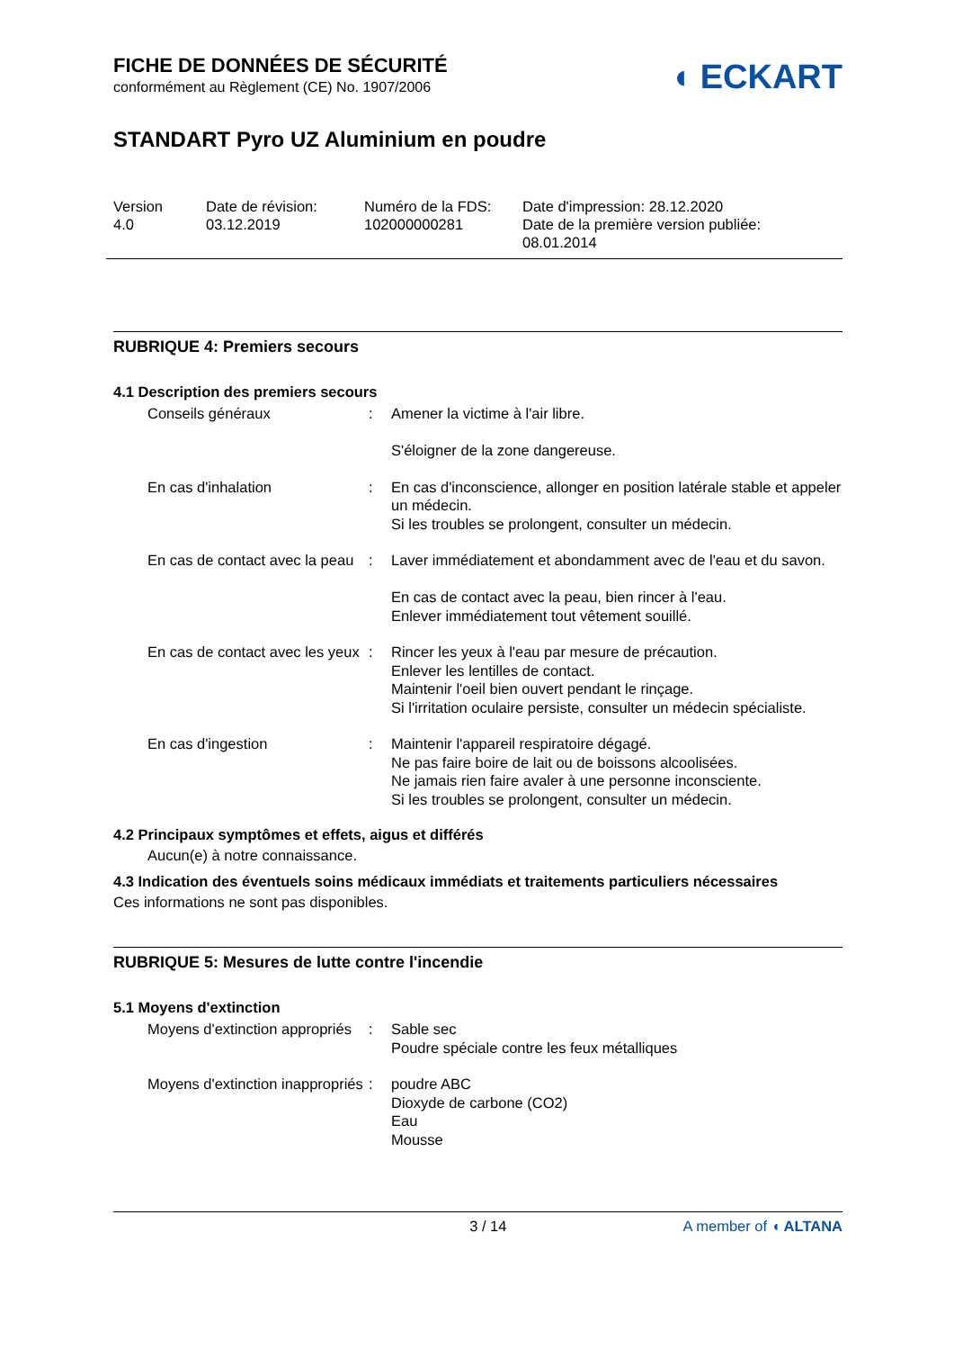FICHE DE DONNÉES DE SÉCURITÉ
conformément au Règlement (CE) No. 1907/2006
◖ ECKART
STANDART Pyro UZ Aluminium en poudre
Version
4.0
Date de révision:
03.12.2019
Numéro de la FDS:
102000000281
Date d'impression: 28.12.2020
Date de la première version publiée:
08.01.2014
RUBRIQUE 4: Premiers secours
4.1 Description des premiers secours
Conseils généraux : Amener la victime à l'air libre.
S'éloigner de la zone dangereuse.
En cas d'inhalation : En cas d'inconscience, allonger en position latérale stable et appeler un médecin.
Si les troubles se prolongent, consulter un médecin.
En cas de contact avec la peau
: Laver immédiatement et abondamment avec de l'eau et du savon.
En cas de contact avec la peau, bien rincer à l'eau.
Enlever immédiatement tout vêtement souillé.
En cas de contact avec les yeux
: Rincer les yeux à l'eau par mesure de précaution.
Enlever les lentilles de contact.
Maintenir l'oeil bien ouvert pendant le rinçage.
Si l'irritation oculaire persiste, consulter un médecin spécialiste.
En cas d'ingestion : Maintenir l'appareil respiratoire dégagé.
Ne pas faire boire de lait ou de boissons alcoolisées.
Ne jamais rien faire avaler à une personne inconsciente.
Si les troubles se prolongent, consulter un médecin.
4.2 Principaux symptômes et effets, aigus et différés
Aucun(e) à notre connaissance.
4.3 Indication des éventuels soins médicaux immédiats et traitements particuliers nécessaires
Ces informations ne sont pas disponibles.
RUBRIQUE 5: Mesures de lutte contre l'incendie
5.1 Moyens d'extinction
Moyens d'extinction appropriés
: Sable sec
Poudre spéciale contre les feux métalliques
Moyens d'extinction inappropriés
: poudre ABC
Dioxyde de carbone (CO2)
Eau
Mousse
3 / 14 A member of ◖ ALTANA